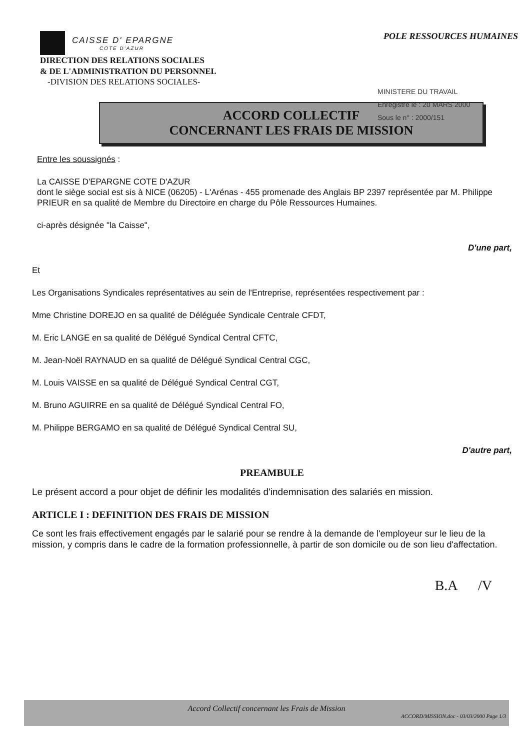CAISSE D' EPARGNE
COTE D'AZUR
POLE RESSOURCES HUMAINES
DIRECTION DES RELATIONS SOCIALES
& DE L'ADMINISTRATION DU PERSONNEL
-DIVISION DES RELATIONS SOCIALES-
MINISTERE DU TRAVAIL
Enregistré le : 20 MARS 2000
Sous le n° : 2000/151
ACCORD COLLECTIF
CONCERNANT LES FRAIS DE MISSION
Entre les soussignés :
La CAISSE D'EPARGNE COTE D'AZUR
dont le siège social est sis à NICE (06205) - L'Arénas - 455 promenade des Anglais BP 2397 représentée par M. Philippe PRIEUR en sa qualité de Membre du Directoire en charge du Pôle Ressources Humaines.
ci-après désignée "la Caisse",
D'une part,
Et
Les Organisations Syndicales représentatives au sein de l'Entreprise, représentées respectivement par :
Mme Christine DOREJO en sa qualité de Déléguée Syndicale Centrale CFDT,
M. Eric LANGE en sa qualité de Délégué Syndical Central CFTC,
M. Jean-Noël RAYNAUD en sa qualité de Délégué Syndical Central CGC,
M. Louis VAISSE en sa qualité de Délégué Syndical Central CGT,
M. Bruno AGUIRRE en sa qualité de Délégué Syndical Central FO,
M. Philippe BERGAMO en sa qualité de Délégué Syndical Central SU,
D'autre part,
PREAMBULE
Le présent accord a pour objet de définir les modalités d'indemnisation des salariés en mission.
ARTICLE I : DEFINITION DES FRAIS DE MISSION
Ce sont les frais effectivement engagés par le salarié pour se rendre à la demande de l'employeur sur le lieu de la mission, y compris dans le cadre de la formation professionnelle, à partir de son domicile ou de son lieu d'affectation.
B.A /V
Accord Collectif concernant les Frais de Mission
ACCORD/MISSION.doc - 03/03/2000 Page 1/3